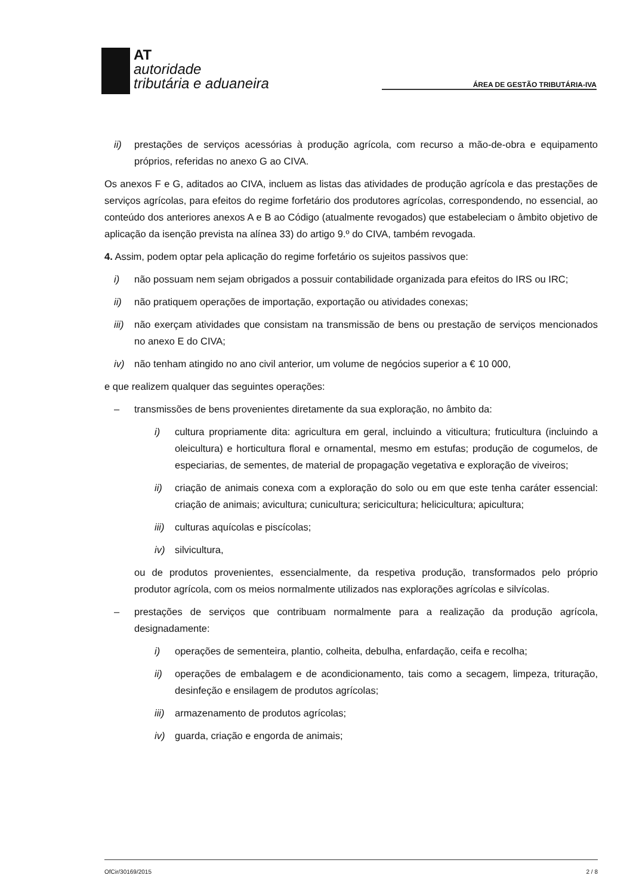AT
autoridade
tributária e aduaneira
ÁREA DE GESTÃO TRIBUTÁRIA-IVA
ii) prestações de serviços acessórias à produção agrícola, com recurso a mão-de-obra e equipamento próprios, referidas no anexo G ao CIVA.
Os anexos F e G, aditados ao CIVA, incluem as listas das atividades de produção agrícola e das prestações de serviços agrícolas, para efeitos do regime forfetário dos produtores agrícolas, correspondendo, no essencial, ao conteúdo dos anteriores anexos A e B ao Código (atualmente revogados) que estabeleciam o âmbito objetivo de aplicação da isenção prevista na alínea 33) do artigo 9.º do CIVA, também revogada.
4. Assim, podem optar pela aplicação do regime forfetário os sujeitos passivos que:
i) não possuam nem sejam obrigados a possuir contabilidade organizada para efeitos do IRS ou IRC;
ii) não pratiquem operações de importação, exportação ou atividades conexas;
iii) não exerçam atividades que consistam na transmissão de bens ou prestação de serviços mencionados no anexo E do CIVA;
iv) não tenham atingido no ano civil anterior, um volume de negócios superior a € 10 000,
e que realizem qualquer das seguintes operações:
– transmissões de bens provenientes diretamente da sua exploração, no âmbito da:
i) cultura propriamente dita: agricultura em geral, incluindo a viticultura; fruticultura (incluindo a oleicultura) e horticultura floral e ornamental, mesmo em estufas; produção de cogumelos, de especiarias, de sementes, de material de propagação vegetativa e exploração de viveiros;
ii) criação de animais conexa com a exploração do solo ou em que este tenha caráter essencial: criação de animais; avicultura; cunicultura; sericicultura; helicicultura; apicultura;
iii) culturas aquícolas e piscícolas;
iv) silvicultura,
ou de produtos provenientes, essencialmente, da respetiva produção, transformados pelo próprio produtor agrícola, com os meios normalmente utilizados nas explorações agrícolas e silvícolas.
– prestações de serviços que contribuam normalmente para a realização da produção agrícola, designadamente:
i) operações de sementeira, plantio, colheita, debulha, enfardação, ceifa e recolha;
ii) operações de embalagem e de acondicionamento, tais como a secagem, limpeza, trituração, desinfeção e ensilagem de produtos agrícolas;
iii) armazenamento de produtos agrícolas;
iv) guarda, criação e engorda de animais;
OfCir/30169/2015 2 / 8